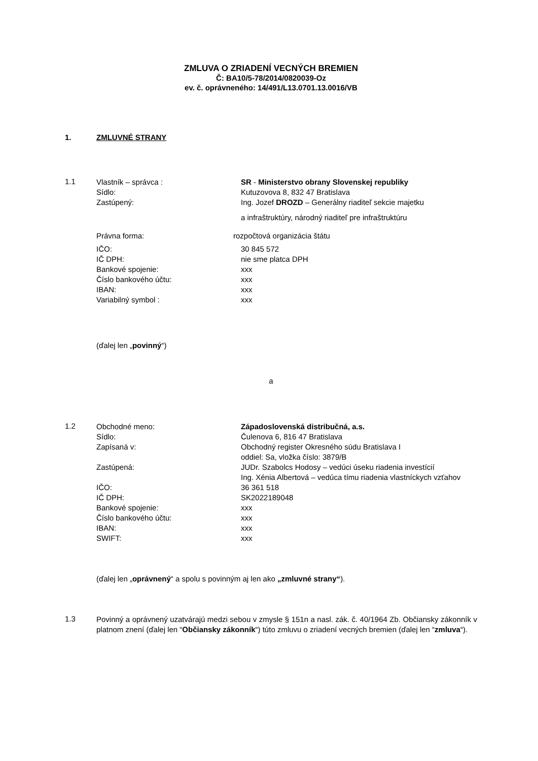ZMLUVA O ZRIADENÍ VECNÝCH BREMIEN
Č: BA10/5-78/2014/0820039-Oz
ev. č. oprávneného: 14/491/L13.0701.13.0016/VB
1. ZMLUVNÉ STRANY
1.1
Vlastník – správca : SR - Ministerstvo obrany Slovenskej republiky
Sídlo: Kutuzovova 8, 832 47 Bratislava
Zastúpený: Ing. Jozef DROZD – Generálny riaditeľ sekcie majetku
a infraštruktúry, národný riaditeľ pre infraštruktúru
Právna forma: rozpočtová organizácia štátu
IČO: 30 845 572
IČ DPH: nie sme platca DPH
Bankové spojenie: xxx
Číslo bankového účtu: xxx
IBAN: xxx
Variabilný symbol : xxx
(ďalej len „povinný“)
a
1.2
Obchodné meno: Západoslovenská distribučná, a.s.
Sídlo: Čulenova 6, 816 47 Bratislava
Zapísaná v: Obchodný register Okresného súdu Bratislava I
oddiel: Sa, vložka číslo: 3879/B
Zastúpená: JUDr. Szabolcs Hodosy – vedúci úseku riadenia investícií
Ing. Xénia Albertová – vedúca tímu riadenia vlastníckych vzťahov
IČO: 36 361 518
IČ DPH: SK2022189048
Bankové spojenie: xxx
Číslo bankového účtu: xxx
IBAN: xxx
SWIFT: xxx
(ďalej len „oprávnený“ a spolu s povinným aj len ako „zmluvné strany“).
1.3
Povinný a oprávnený uzatvárajú medzi sebou v zmysle § 151n a nasl. zák. č. 40/1964 Zb. Občiansky zákonník v platnom znení (ďalej len “Občiansky zákonník“) túto zmluvu o zriadení vecných bremien (ďalej len “zmluva“).